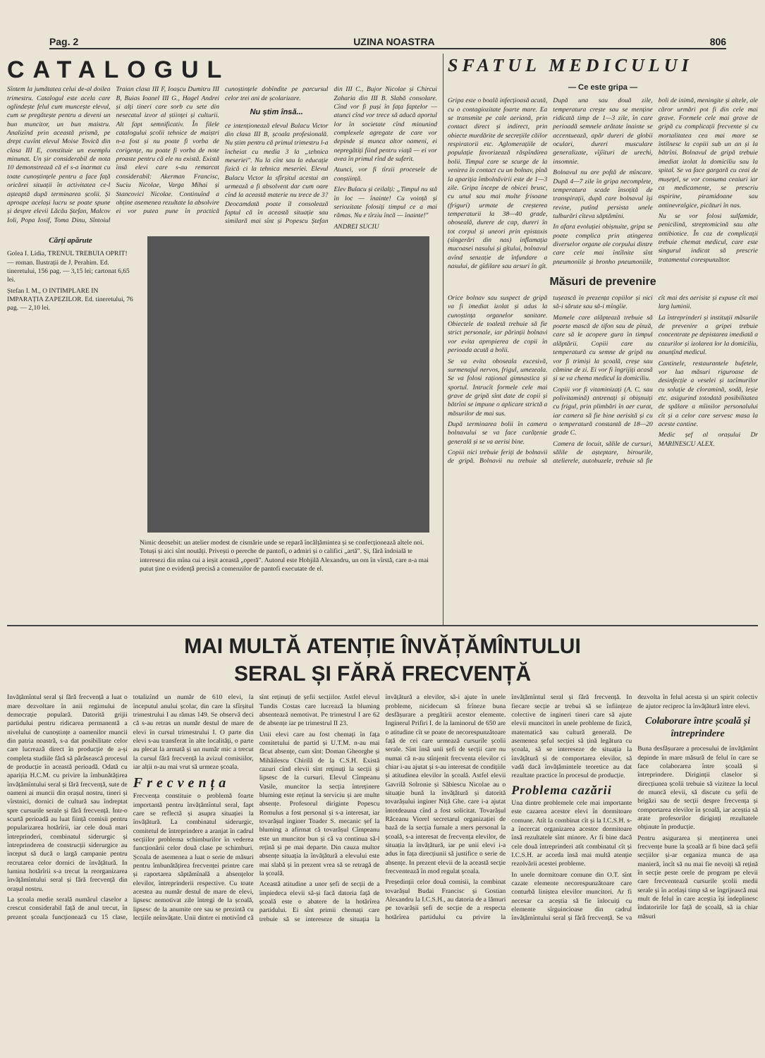Pag. 2 UZINA NOASTRA 806
CATALOGUL
Sîntem la jumătatea celui de-al doilea trimestru. Catalogul este acela care oglindește felul cum muncește elevul, cum se pregătește pentru a deveni un bun muncitor, un bun maistru. Analizînd prin această prismă, pe drept cuvînt elevul Moise Tovică din clasa III E, constituie un exemplu minunat. Un șir considerabil de nota 10 demonstrează că el s-a înarmat cu toate cunoștințele pentru a face față oricărei situații în activitatea ce-l așteaptă după terminarea școlii. Și aproape același lucru se poate spune și despre elevii Lăcău Ștefan, Malcov Ioli, Popa Iosif, Toma Dinu, Sîntoiul Traian clasa III F, Ioașcu Dumitru III B, Buias Ioanel III G., Hagel Andrei și alți tineri care sorb cu sete din nesecatul izvor al științei și culturii. Alt fapt semnificativ. În filele catalogului școlii tehnice de maiștri n-a fost și nu poate fi vorba de corigențe, nu poate fi vorba de note proaste pentru că ele nu există. Există însă elevi care s-au remarcat considerabil: Akerman Francisc, Suciu Nicolae, Varga Mihai și Stancovici Nicolae. Continuînd a obține asemenea rezultate la absolvire ei vor putea pune în practică cunoștințele dobîndite pe parcursul celor trei ani de școlarizare.
Nu știm însă...
ce intenționează elevul Bulacu Victor din clasa III B, școala profesională. Nu știm pentru că primul trimestru l-a încheiat cu media 3 la „tehnica meseriei". Nu la cînt sau la educație fizică ci la tehnica meseriei. Elevul Bulacu Victor la sfîrșitul acestui an urmează a fi absolvent dar cum oare cînd la această materie nu trece de 3? Deocamdată poate îl consolează faptul că în această situație sau similară mai sînt și Popescu Ștefan din III C., Bujor Nicolae și Chircui Zaharia din III B. Slabă consolare. Cînd vor fi puși în fața faptelor — atunci cînd vor trece să aducă aportul lor în societate cînd minunind complexele agregate de care vor depinde și munca altor oameni, ei nepregătiți fiind pentru viață — ei vor avea în primul rînd de suferit.
Atunci, vor fi tîrzii procesele de conștiință.
Elev Bulacu și ceilalți: „Timpul nu stă în loc — înainte! Cu voință și seriozitate folosiți timpul ce a mai rămas. Nu e tîrziu încă — înainte!"
ANDREI SUCIU
Cărți apărute
Golea I. Lidia, TRENUL TREBUIA OPRIT! — roman. Ilustrații de J. Perahim. Ed. tineretului, 156 pag. — 3,15 lei; cartonat 6,65 lei.
Ștefan I. M., O INTIMPLARE IN IMPARAȚIA ZAPEZILOR. Ed. tineretului, 76 pag. — 2,10 lei.
Nimic deosebit: un atelier modest de cismărie unde se repară încălțămintea și se confecționează altele noi. Totuși și aici sînt noutăți. Privești o pereche de pantofi, o admiri și o calificí „artă". Și, fără îndoială te interesezi din mîna cui a ieșit această „operă". Autorul este Hobjilă Alexandru, un om în vîrstă, care n-a mai putut ține o evidență precisă a comenzilor de pantofi executate de el.
SFATUL MEDICULUI
— Ce este gripa —
Gripa este o boală infecțioasă acută, cu o contagiozitate foarte mare. Ea se transmite pe cale aeriană, prin contact direct și indirect, prin obiecte murdărite de secrețiile căilor respiratorii etc. Aglomerațiile de populație favorizează răspîndirea bolii. Timpul care se scurge de la venirea în contact cu un bolnav, pînă la apariția îmbolnăvirii este de 1—3 zile. Gripa începe de obicei brusc, cu unul sau mai multe frisoane (frigurí) urmate de creșterea temperaturii la 38—40 grade, oboseală, durere de cap, dureri în tot corpul și uneori prin epistaxis (sîngerări din nas) inflamația mucoasei nasului și gîtului, bolnavul avînd senzație de înfundare a nasului, de gîdilare sau arsuri în gît. După una sau două zile, temperatura crește sau se menține ridicată timp de 1—3 zile, în care perioadă semnele arătate înainte se accentuează, apăr dureri de globii oculari, dureri musculare generalizate, vîjîituri de urechi, insomnie.
Bolnavul nu are poftă de mîncare. După 4—7 zile în gripa necomplete, temperatura scade însoțită de transpirații, după care bolnavul își revine, putînd persista unele tulburări cîteva săptămîni.
In afara evoluției obișnuite, gripa se poate complica prin atingerea diverselor organe ale corpului dintre care cele mai întîlnite sînt pneumoniile și bronho pneumoniile, boli de inimă, meningite și altele, ale căror urmări pot fi din cele mai grave. Formele cele mai grave de gripă cu complicații frecvente și cu mortalitatea cea mai mare se întîlnesc la copiii sub un an și la bătrîni. Bolnavul de gripă trebuie imediat izolat la domiciliu sau la spital. Se va face gargară cu ceai de mușețel, se vor consuma ceaiuri iar ca medicamente, se prescriu aspirine, piramidoane sau antinevralgice, picături în nas.
Nu se vor folosi sulfamide, penicilină, streptomicină sau alte antibiotice. În caz de complicații trebuie chemat medicul, care este singurul indicat să prescrie tratamentul corespunzător.
Măsuri de prevenire
Orice bolnav sau suspect de gripă va fi imediat izolat și adus la cunoștința organelor sanitare. Obiectele de toaletă trebuie să fie strict personale, iar părinții bolnavi vor evita apropierea de copii în perioada acută a bolii.
Se va evita oboseala excesivă, surmenajul nervos, frigul, umezeala. Se va folosi rațional gimnastica și sportul. Intrucît formele cele mai grave de gripă sînt date de copii și bătrîni se impune o aplicare strictă a măsurilor de mai sus.
După terminarea bolii în camera bolnavului se va face curățenie generală și se va aerisi bine.
Copiii nici trebuie feriți de bolnavii de gripă. Bolnavii nu trebuie să tușească în prezența copiilor și nici să-i sărute sau să-i mîngîie.
Mamele care alăptează trebuie să poarte mască de tifon sau de pînză, care să le acopere gura în timpul alăptării. Copiii care au temperatură cu semne de gripă nu vor fi trimiși la școală, creșe sau cămine de zi. Ei vor fi îngrijiți acasă și se va chema medicul la domiciliu.
Copiii vor fi vitaminizați (A. C. sau polivitamină) antrenați și obișnuiți cu frigul, prin plimbări în aer curat, iar camera să fie bine aerisită și cu o temperatură constantă de 18—20 grade C.
Camera de locuit, sălile de cursuri, sălile de așteptare, birourile, atelierele, autobuzele, trebuie să fie cît mai des aerisite și expuse cît mai larg luminii.
La întreprinderi și instituții măsurile de prevenire a gripei trebuie concentrate pe depistarea imediată a cazurilor și izolarea lor la domiciliu, anunțînd medicul.
Cantinele, restaurantele bufetele, vor lua măsuri riguroase de desinfecție a veselei și tacîmurilor cu soluție de cloramină, sodă, leșie etc. asigurind totodată posibilitatea de spălare a mîinilor personalului cît și a celor care servesc masa la aceste cantine.
Medic șef al orașului Dr MARINESCU ALEX.
MAI MULTĂ ATENȚIE ÎNVĂȚĂMÎNTULUI
SERAL ȘI FĂRĂ FRECVENȚĂ
Invățămîntul seral și fără frecvență a luat o mare dezvoltare în anii regimului de democrație populară. Datorită grijii partidului pentru ridicarea permanentă a nivelului de cunoștințe a oamenilor muncii din patria noastră, s-a dat posibilitate celor care lucrează direct în producție de a-și completa studiile fără să părăsească procesul de producție în această perioadă. Odată cu apariția H.C.M. cu privire la îmbunătățirea învățămîntului seral și fără frecvență, sute de oameni ai muncii din orașul nostru, tineri și vîrstnici, dornici de cultură sau îndreptat spre cursurile serale și fără frecvență. Intr-o scurtă perioadă au luat ființă comisii pentru popularizarea hotărîrii, iar cele două mari întreprinderi, combinatul siderurgic și întreprinderea de construcții siderurgice au început să ducă o largă campanie pentru recrutarea celor dornici de învățătură. In lumina hotărîrii s-a trecut la reorganizarea învățămîntului seral și fără frecvență din orașul nostru.
La școala medie serală numărul claselor a crescut considerabil față de anul trecut, în prezent școala funcționează cu 15 clase, totalizînd un număr de 610 elevi, la începutul anului școlar, din care la sfîrșitul trimestrului I au rămas 149. Se observă deci că s-au retras un număr destul de mare de elevi în cursul trimestrului I. O parte din elevi s-au transferat în alte localități, o parte au plecat la armată și un număr mic a trecut la cursul fără frecvență la avizul comisiilor, iar alții n-au mai vrut să urmeze școala.
Frecvența
Frecvența constituie o problemă foarte importantă pentru învățămîntul seral, fapt care se reflectă și asupra situației la învățătură. La combinatul siderurgic, comitetul de întreprindere a aranjat în cadrul secțiilor problema schimburilor în vederea funcționării celor două clase pe schimburi. Școala de asemenea a luat o serie de măsuri pentru îmbunătățirea frecvenței printre care și raportarea săptămînală a absențelor elevilor, întreprinderii respective. Cu toate acestea au număr destul de mare de elevi, lipsesc nemotivat zile întregi de la școală, lipsesc de la anumite ore sau se prezintă cu lecțiile neînvățate. Unii dintre ei motivînd că sînt reținuți de șefii secțiilor. Astfel elevul Tundis Costas care lucrează la bluming absentează nemotivat. Pe trimestrul I are 62 de absențe iar pe trimestrul II 23.
Unii elevi care au fost chemați în fața comitetului de partid și U.T.M. n-au mai făcut absențe, cum sînt: Doman Gheorghe și Mihăilescu Chirilă de la C.S.H. Există cazuri cînd elevii sînt reținuți la secții și lipsesc de la cursuri. Elevul Cîmpeanu Vasile, muncitor la secția întreținere bluming este reținut la serviciu și are multe absențe. Profesorul diriginte Popescu Romulus a fost personal și s-a interesat, iar tovarășul inginer Toader S. mecanic șef la bluming a afirmat că tovarășul Cîmpeanu este un muncitor bun și că va continua să-l rețină și pe mai departe. Din cauza multor absențe situația la învățătură a elevului este mai slabă și în prezent vrea să se retragă de la școală.
Această atitudine a unor șefi de secții de a împiedeca elevii să-și facă datoria față de școală este o abatere de la hotărîrea partidului. Ei sînt primii chemați care trebuie să se intereseze de situația la învățătură a elevilor, să-i ajute în unele probleme, nicidecum să frîneze buna desfășurare a pregătirii acestor elemente. Inginerul Prifiri I. de la laminorul de 650 are o atitudine cît se poate de necorespunzătoare față de cei care urmează cursurile școlii serale. Sînt însă unii șefi de secții care nu numai că n-au stînjenit frecventa elevilor ci chiar i-au ajutat și s-au interesat de condițiile și atitudinea elevilor în școală. Astfel elevii Gavrilă Solronie și Săbiescu Nicolae au o situație bună la învățătură și datorită tovarășului inginer Niță Ghe. care i-a ajutat întotdeauna cînd a fost solicitat. Tovarășul Răceanu Viorel secretarul organizației de bază de la secția furnale a mers personal la școală, s-a interesat de frecvența elevilor, de situația la învățătură, iar pe unii elevi i-a adus în fața direcțiunii să justifice o serie de absențe. In prezent elevii de la această secție frecventează în mod regulat școala.
Președinții celor două comisii, la combinat tovarășul Budai Francisc și Gostian Alexandru la I.C.S.H., au datoria de a lămuri pe tovarășii șefi de secție de a respecta hotărîrea partidului cu privire la învățămîntul seral și fără frecvență. In fiecare secție ar trebui să se înființeze colective de ingineri tineri care să ajute elevii muncitori în unele probleme de fizică, matematică sau cultură generală. De asemenea șeful secției să țină legătura cu școala, să se intereseze de situația la învățătură și de comportarea elevilor, să vadă dacă învățămintele teoretice au dat rezultate practice în procesul de producție.
Problema cazării
Una dintre problemele cele mai importante este cazarea acestor elevi în dormitoare comune. Atît la combinat cît și la I.C.S.H. s-a încercat organizarea acestor dormitoare însă rezultatele sînt minore. Ar fi bine dacă cele două întreprinderi atît combinatul cît și I.C.S.H. ar acorda însă mai multă atenție rezolvării acestei probleme.
In unele dormitoare comune din O.T. sînt cazate elemente necorespunzătoare care conturbă liniștea elevilor muncitori. Ar fi necesar ca aceștia să fie înlocuiți cu elemente sîrguincioase din cadrul învățămîntului seral și fără frecvență. Se va dezvolta în felul acesta și un spirit colectiv de ajutor reciproc la învățătură între elevi.
Colaborare între școală și întreprindere
Buna desfășurare a procesului de învățămînt depinde în mare măsură de felul în care se face colaborarea între școală și întreprindere. Diriginții claselor și direcțiunea școlii trebuie să viziteze la locul de muncă elevii, să discute cu șefii de brigăzi sau de secții despre frecvența și comportarea elevilor în școală, iar aceștia să arate profesorilor diriginți rezultatele obținute în producție.
Pentru asigurarea și menținerea unei frecvențe bune la școală ar fi bine dacă șefii secțiilor și-ar organiza munca de așa manieră, încît să nu mai fie nevoiți să rețină în secție peste orele de program pe elevii care frecventează cursurile școlii medii serale și în același timp să se îngrijească mai mult de felul în care aceștia își îndeplinesc îndatoririle lor față de școală, să ia chiar măsuri